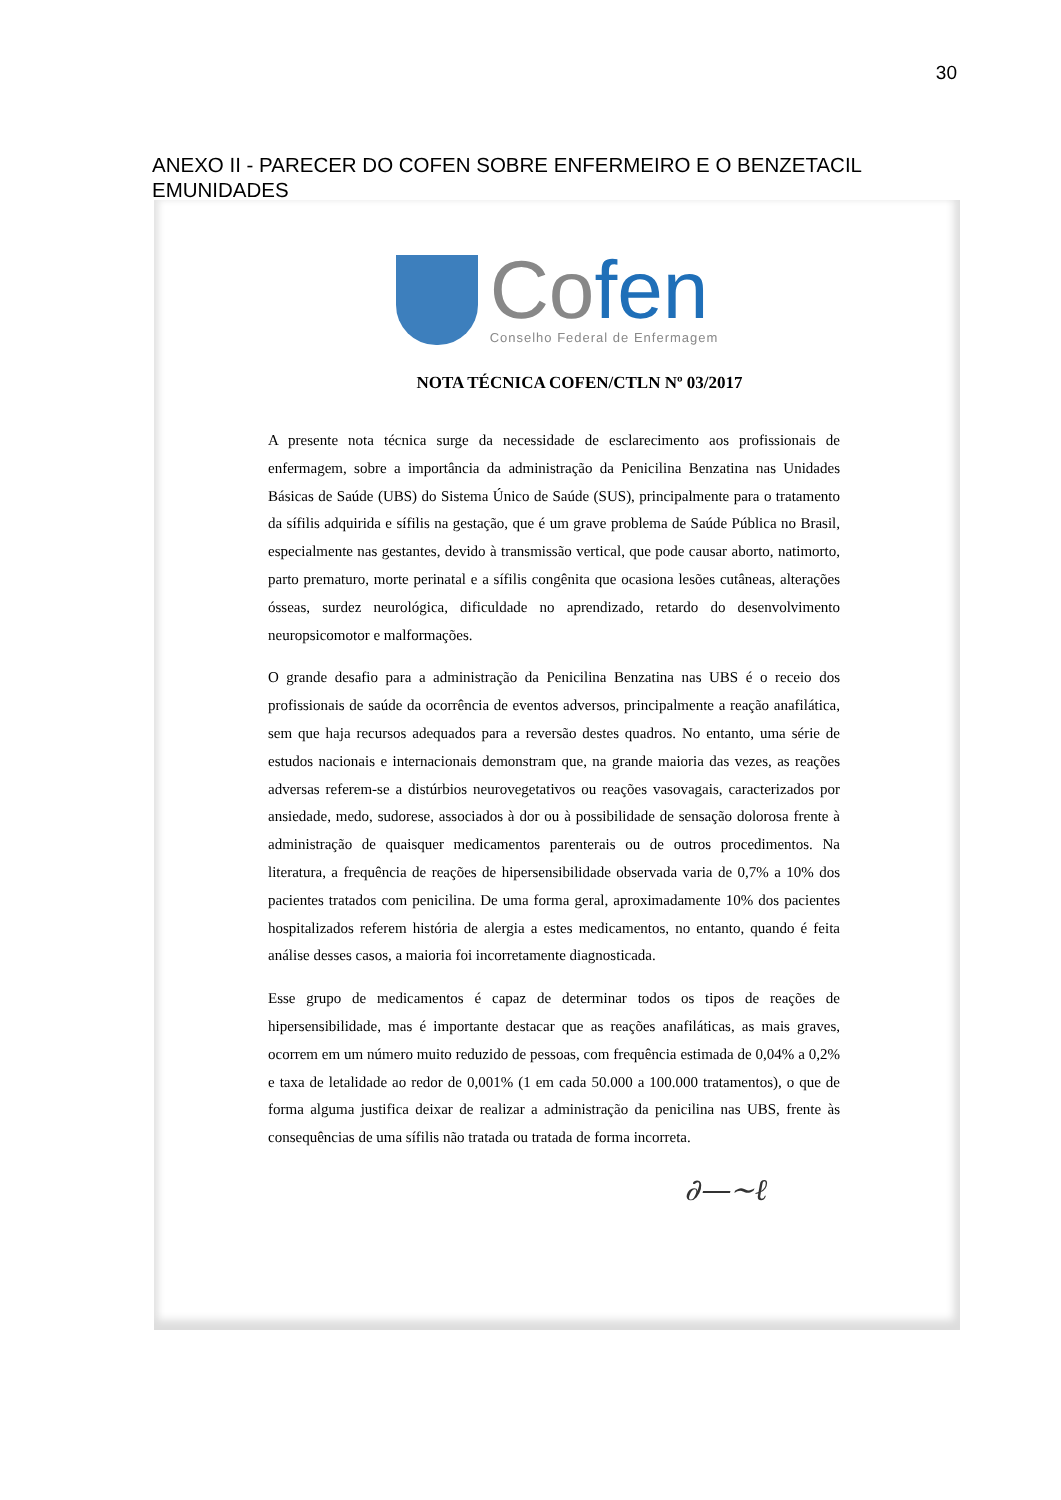30
ANEXO II - PARECER DO COFEN SOBRE ENFERMEIRO E O BENZETACIL EMUNIDADES
Cofen
Conselho Federal de Enfermagem
NOTA TÉCNICA COFEN/CTLN Nº 03/2017
A presente nota técnica surge da necessidade de esclarecimento aos profissionais de enfermagem, sobre a importância da administração da Penicilina Benzatina nas Unidades Básicas de Saúde (UBS) do Sistema Único de Saúde (SUS), principalmente para o tratamento da sífilis adquirida e sífilis na gestação, que é um grave problema de Saúde Pública no Brasil, especialmente nas gestantes, devido à transmissão vertical, que pode causar aborto, natimorto, parto prematuro, morte perinatal e a sífilis congênita que ocasiona lesões cutâneas, alterações ósseas, surdez neurológica, dificuldade no aprendizado, retardo do desenvolvimento neuropsicomotor e malformações.
O grande desafio para a administração da Penicilina Benzatina nas UBS é o receio dos profissionais de saúde da ocorrência de eventos adversos, principalmente a reação anafilática, sem que haja recursos adequados para a reversão destes quadros. No entanto, uma série de estudos nacionais e internacionais demonstram que, na grande maioria das vezes, as reações adversas referem-se a distúrbios neurovegetativos ou reações vasovagais, caracterizados por ansiedade, medo, sudorese, associados à dor ou à possibilidade de sensação dolorosa frente à administração de quaisquer medicamentos parenterais ou de outros procedimentos. Na literatura, a frequência de reações de hipersensibilidade observada varia de 0,7% a 10% dos pacientes tratados com penicilina. De uma forma geral, aproximadamente 10% dos pacientes hospitalizados referem história de alergia a estes medicamentos, no entanto, quando é feita análise desses casos, a maioria foi incorretamente diagnosticada.
Esse grupo de medicamentos é capaz de determinar todos os tipos de reações de hipersensibilidade, mas é importante destacar que as reações anafiláticas, as mais graves, ocorrem em um número muito reduzido de pessoas, com frequência estimada de 0,04% a 0,2% e taxa de letalidade ao redor de 0,001% (1 em cada 50.000 a 100.000 tratamentos), o que de forma alguma justifica deixar de realizar a administração da penicilina nas UBS, frente às consequências de uma sífilis não tratada ou tratada de forma incorreta.
∂—~ℓ